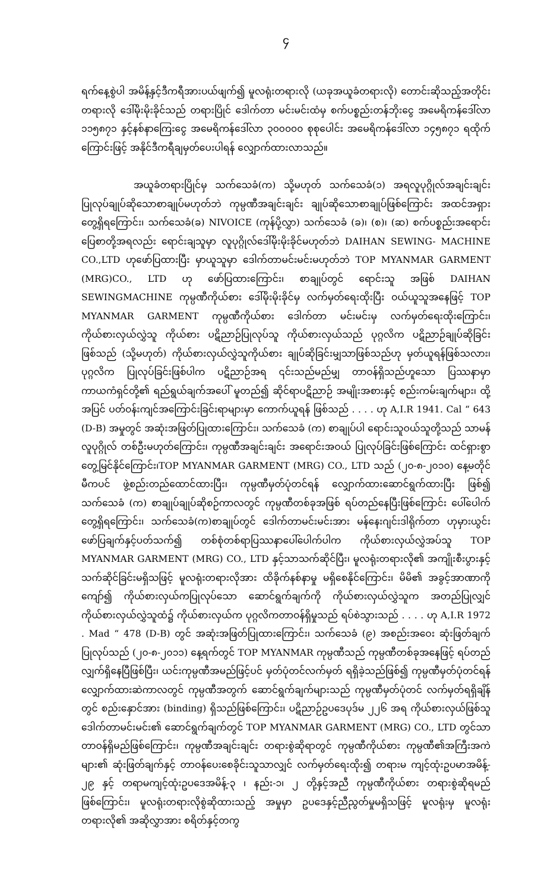၄
ရက်နေ့စွဲပါ အမိန့်နှင့်ဒီကရီအားပယ်ဖျက်၍ မူလရုံးတရားလို (ယခုအယူခံတရားလို) တောင်းဆိုသည့်အတိုင်း တရားလို ဒေါ်မိုးမိုးခိုင်သည် တရားပြိုင် ဒေါက်တာ မင်းမင်းထံမှ စက်ပစ္စည်းတန်ဘိုးငွေ အမေရိကန်ဒေါ်လာ ၁၁၅၈၇၁ နှင့်နစ်နာကြေးငွေ အမေရိကန်ဒေါ်လာ ၃၀၀၀၀၀ စုစုပေါင်း အမေရိကန်ဒေါ်လာ ၁၄၅၈၇၁ ရထိုက်ကြောင်းဖြင့် အနိုင်ဒီကရီချမှတ်ပေးပါရန် လျှောက်ထားလာသည်။
အယူခံတရားပြိုင်မှ သက်သေခံ(က) သို့မဟုတ် သက်သေခံ(၁) အရလူပုဂ္ဂိုလ်အချင်းချင်း ပြုလုပ်ချုပ်ဆိုသောစာချုပ်မဟုတ်ဘဲ ကုမ္ပဏီအချင်းချင်း ချုပ်ဆိုသောစာချုပ်ဖြစ်ကြောင်း အထင်အရှား တွေ့ရှိရကြောင်း၊ သက်သေခံ(ခ) NIVOICE (ကုန်ပို့လွှာ) သက်သေခံ (ခ)၊ (စ)၊ (ဆ) စက်ပစ္စည်းအရောင်း ပြေစာတို့အရလည်း ရောင်းချသူမှာ လူပုဂ္ဂိုလ်ဒေါ်မိုးမိုးခိုင်မဟုတ်ဘဲ DAIHAN SEWING- MACHINE CO.,LTD ဟုဖော်ပြထားပြီး မှာယူသူမှာ ဒေါက်တာမင်းမင်းမဟုတ်ဘဲ TOP MYANMAR GARMENT (MRG)CO., LTD ဟု ဖော်ပြထားကြောင်း၊ စာချုပ်တွင် ရောင်းသူ အဖြစ် DAIHAN SEWINGMACHINE ကုမ္ပဏီကိုယ်စား ဒေါ်မိုးမိုးခိုင်မှ လက်မှတ်ရေးထိုးပြီး ဝယ်ယူသူအနေဖြင့် TOP MYANMAR GARMENT ကုမ္ပဏီကိုယ်စား ဒေါက်တာ မင်းမင်းမှ လက်မှတ်ရေးထိုးကြောင်း၊ ကိုယ်စားလှယ်လွှဲသူ ကိုယ်စား ပဋိညာဉ်ပြုလုပ်သူ ကိုယ်စားလှယ်သည် ပုဂ္ဂလိက ပဋိညာဉ်ချုပ်ဆိုခြင်းဖြစ်သည် (သို့မဟုတ်) ကိုယ်စားလှယ်လွှဲသူကိုယ်စား ချုပ်ဆိုခြင်းမျှသာဖြစ်သည်ဟု မှတ်ယူရန်ဖြစ်သလား၊ ပုဂ္ဂလိက ပြုလုပ်ခြင်းဖြစ်ပါက ပဋိညာဉ်အရ ၎င်းသည်မည်မျှ တာဝန်ရှိသည်ဟူသော ပြဿနာမှာ ကာယကံရှင်တို့၏ ရည်ရွယ်ချက်အပေါ် မူတည်၍ ဆိုင်ရာပဋိညာဉ် အမျိုးအစားနှင့် စည်းကမ်းချက်များ၊ ထို့အပြင် ပတ်ဝန်းကျင်အကြောင်းခြင်းရာများမှာ ကောက်ယူရန် ဖြစ်သည် . . . . ဟု A,I.R 1941. Cal “ 643 (D-B) အမှုတွင် အဆုံးအဖြတ်ပြုထားကြောင်း၊ သက်သေခံ (က) စာချုပ်ပါ ရောင်းသူဝယ်သူတို့သည် သာမန်လူပုဂ္ဂိုလ် တစ်ဦးမဟုတ်ကြောင်း၊ ကုမ္ပဏီအချင်းချင်း အရောင်းအဝယ် ပြုလုပ်ခြင်းဖြစ်ကြောင်း ထင်ရှားစွာ တွေ့မြင်နိုင်ကြောင်း၊TOP MYANMAR GARMENT (MRG) CO., LTD သည် (၂၀-၈-၂၀၁၀) နေ့မတိုင်မီကပင် ဖွဲ့စည်းတည်ထောင်ထားပြီး၊ ကုမ္ပဏီမှတ်ပုံတင်ရန် လျှောက်ထားဆောင်ရွက်ထားပြီး ဖြစ်၍ သက်သေခံ (က) စာချုပ်ချုပ်ဆိုစဉ်ကာလတွင် ကုမ္ပဏီတစ်ခုအဖြစ် ရပ်တည်နေပြီးဖြစ်ကြောင်း ပေါ်ပေါက်တွေ့ရှိရကြောင်း၊ သက်သေခံ(က)စာချုပ်တွင် ဒေါက်တာမင်းမင်းအား မန်နေးဂျင်းဒါရိုက်တာ ဟုမှားယွင်းဖော်ပြချက်နှင့်ပတ်သက်၍ တစ်စုံတစ်ရာပြဿနာပေါ်ပေါက်ပါက ကိုယ်စားလှယ်လွှဲအပ်သူ TOP MYANMAR GARMENT (MRG) CO., LTD နှင့်သာသက်ဆိုင်ပြီး၊ မူလရုံးတရားလို၏ အကျိုးစီးပွားနှင့် သက်ဆိုင်ခြင်းမရှိသဖြင့် မူလရုံးတရားလိုအား ထိခိုက်နစ်နာမှု မရှိစေနိုင်ကြောင်း၊ မိမိ၏ အခွင့်အာဏာကိုကျော်၍ ကိုယ်စားလှယ်ကပြုလုပ်သော ဆောင်ရွက်ချက်ကို ကိုယ်စားလှယ်လွှဲသူက အတည်ပြုလျှင် ကိုယ်စားလှယ်လွှဲသူထံ၌ ကိုယ်စားလှယ်က ပုဂ္ဂလိကတာဝန်ရှိမှုသည် ရပ်စဲသွားသည် . . . . ဟု A,I.R 1972 . Mad “ 478 (D-B) တွင် အဆုံးအဖြတ်ပြုထားကြောင်း၊ သက်သေခံ (၉) အစည်းအဝေး ဆုံးဖြတ်ချက်ပြုလုပ်သည် (၂၀-၈-၂၀၁၁) နေ့ရက်တွင် TOP MYANMAR ကုမ္ပဏီသည် ကုမ္ပဏီတစ်ခုအနေဖြင့် ရပ်တည်လျှက်ရှိနေပြီဖြစ်ပြီး၊ ယင်းကုမ္ပဏီအမည်ဖြင့်ပင် မှတ်ပုံတင်လက်မှတ် ရရှိခဲ့သည်ဖြစ်၍ ကုမ္ပဏီမှတ်ပုံတင်ရန် လျှောက်ထားဆဲကာလတွင် ကုမ္ပဏီအတွက် ဆောင်ရွက်ချက်များသည် ကုမ္ပဏီမှတ်ပုံတင် လက်မှတ်ရရှိချိန်တွင် စည်းနှောင်အား (binding) ရှိသည်ဖြစ်ကြောင်း၊ ပဋိညာဉ်ဥပဒေပုဒ်မ ၂၂၆ အရ ကိုယ်စားလှယ်ဖြစ်သူ ဒေါက်တာမင်းမင်း၏ ဆောင်ရွက်ချက်တွင် TOP MYANMAR GARMENT (MRG) CO., LTD တွင်သာ တာဝန်ရှိမည်ဖြစ်ကြောင်း၊ ကုမ္ပဏီအချင်းချင်း တရားစွဲဆိုရာတွင် ကုမ္ပဏီကိုယ်စား ကုမ္ပဏီ၏အကြီးအကဲများ၏ ဆုံးဖြတ်ချက်နှင့် တာဝန်ပေးစေခိုင်းသူသာလျှင် လက်မှတ်ရေးထိုး၍ တရားမ ကျင့်ထုံးဥပမာအမိန့်- ၂၉ နှင့် တရာမကျင့်ထုံးဥပဒေအမိန့်-၃ ၊ နည်း-၁၊ ၂ တို့နှင့်အညီ ကုမ္ပဏီကိုယ်စား တရားစွဲဆိုရမည်ဖြစ်ကြောင်း၊ မူလရုံးတရားလိုစွဲဆိုထားသည့် အမှုမှာ ဥပဒေနှင့်ညီညွတ်မှုမရှိသဖြင့် မူလရုံးမှ မူလရုံးတရားလို၏ အဆိုလွှာအား စရိတ်နှင့်တကွ